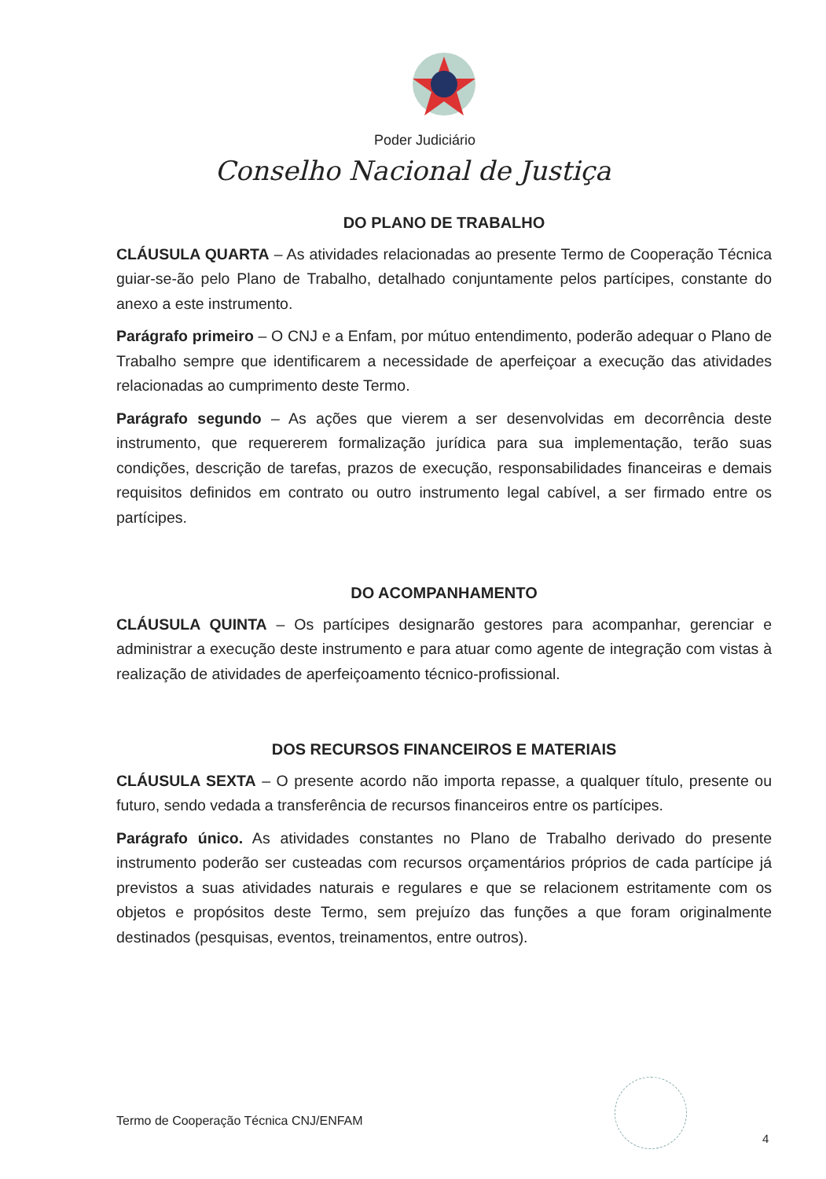Poder Judiciário
Conselho Nacional de Justiça
DO PLANO DE TRABALHO
CLÁUSULA QUARTA – As atividades relacionadas ao presente Termo de Cooperação Técnica guiar-se-ão pelo Plano de Trabalho, detalhado conjuntamente pelos partícipes, constante do anexo a este instrumento.
Parágrafo primeiro – O CNJ e a Enfam, por mútuo entendimento, poderão adequar o Plano de Trabalho sempre que identificarem a necessidade de aperfeiçoar a execução das atividades relacionadas ao cumprimento deste Termo.
Parágrafo segundo – As ações que vierem a ser desenvolvidas em decorrência deste instrumento, que requererem formalização jurídica para sua implementação, terão suas condições, descrição de tarefas, prazos de execução, responsabilidades financeiras e demais requisitos definidos em contrato ou outro instrumento legal cabível, a ser firmado entre os partícipes.
DO ACOMPANHAMENTO
CLÁUSULA QUINTA – Os partícipes designarão gestores para acompanhar, gerenciar e administrar a execução deste instrumento e para atuar como agente de integração com vistas à realização de atividades de aperfeiçoamento técnico-profissional.
DOS RECURSOS FINANCEIROS E MATERIAIS
CLÁUSULA SEXTA – O presente acordo não importa repasse, a qualquer título, presente ou futuro, sendo vedada a transferência de recursos financeiros entre os partícipes.
Parágrafo único. As atividades constantes no Plano de Trabalho derivado do presente instrumento poderão ser custeadas com recursos orçamentários próprios de cada partícipe já previstos a suas atividades naturais e regulares e que se relacionem estritamente com os objetos e propósitos deste Termo, sem prejuízo das funções a que foram originalmente destinados (pesquisas, eventos, treinamentos, entre outros).
Termo de Cooperação Técnica CNJ/ENFAM
4